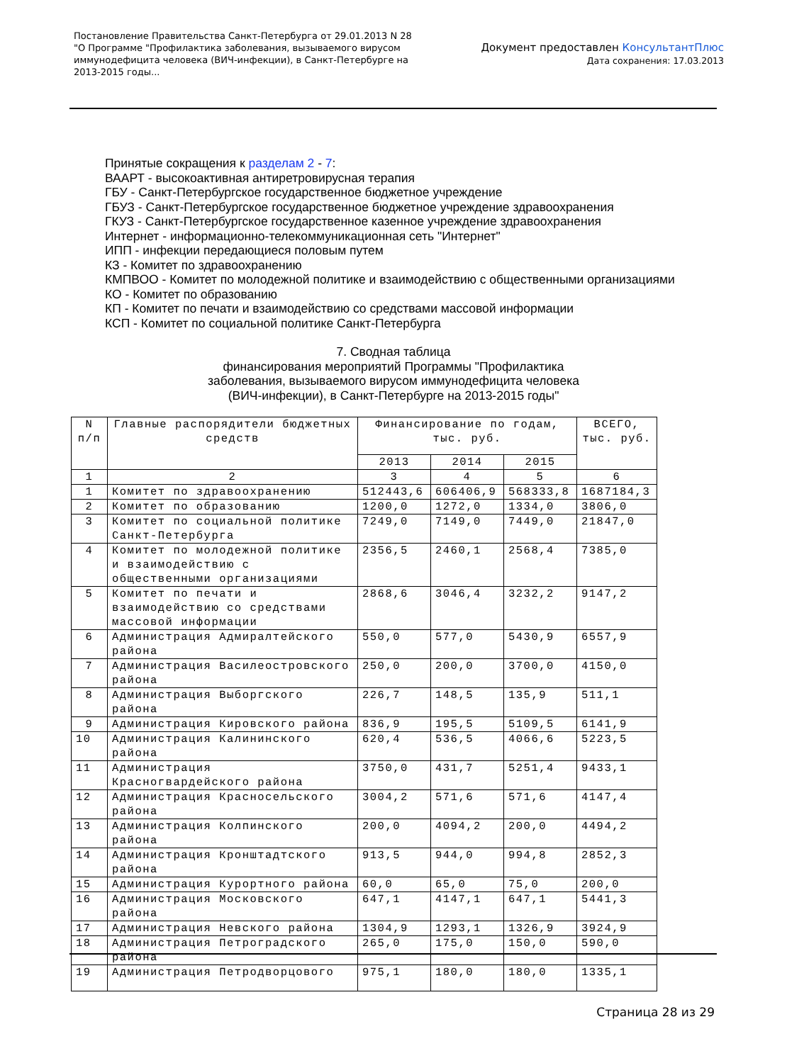Постановление Правительства Санкт-Петербурга от 29.01.2013 N 28
"О Программе "Профилактика заболевания, вызываемого вирусом
иммунодефицита человека (ВИЧ-инфекции), в Санкт-Петербурге на
2013-2015 годы...
Документ предоставлен КонсультантПлюс
Дата сохранения: 17.03.2013
Принятые сокращения к разделам 2 - 7:
ВААРТ - высокоактивная антиретровирусная терапия
ГБУ - Санкт-Петербургское государственное бюджетное учреждение
ГБУЗ - Санкт-Петербургское государственное бюджетное учреждение здравоохранения
ГКУЗ - Санкт-Петербургское государственное казенное учреждение здравоохранения
Интернет - информационно-телекоммуникационная сеть "Интернет"
ИПП - инфекции передающиеся половым путем
КЗ - Комитет по здравоохранению
КМПВОО - Комитет по молодежной политике и взаимодействию с общественными организациями
КО - Комитет по образованию
КП - Комитет по печати и взаимодействию со средствами массовой информации
КСП - Комитет по социальной политике Санкт-Петербурга
7. Сводная таблица
финансирования мероприятий Программы "Профилактика
заболевания, вызываемого вирусом иммунодефицита человека
(ВИЧ-инфекции), в Санкт-Петербурге на 2013-2015 годы"
| N п/п | Главные распорядители бюджетных средств | Финансирование по годам, тыс. руб. | | | ВСЕГО, тыс. руб. |
| --- | --- | --- | --- | --- | --- |
| | | 2013 | 2014 | 2015 | |
| 1 | 2 | 3 | 4 | 5 | 6 |
| 1 | Комитет по здравоохранению | 512443,6 | 606406,9 | 568333,8 | 1687184,3 |
| 2 | Комитет по образованию | 1200,0 | 1272,0 | 1334,0 | 3806,0 |
| 3 | Комитет по социальной политике Санкт-Петербурга | 7249,0 | 7149,0 | 7449,0 | 21847,0 |
| 4 | Комитет по молодежной политике и взаимодействию с общественными организациями | 2356,5 | 2460,1 | 2568,4 | 7385,0 |
| 5 | Комитет по печати и взаимодействию со средствами массовой информации | 2868,6 | 3046,4 | 3232,2 | 9147,2 |
| 6 | Администрация Адмиралтейского района | 550,0 | 577,0 | 5430,9 | 6557,9 |
| 7 | Администрация Василеостровского района | 250,0 | 200,0 | 3700,0 | 4150,0 |
| 8 | Администрация Выборгского района | 226,7 | 148,5 | 135,9 | 511,1 |
| 9 | Администрация Кировского района | 836,9 | 195,5 | 5109,5 | 6141,9 |
| 10 | Администрация Калининского района | 620,4 | 536,5 | 4066,6 | 5223,5 |
| 11 | Администрация Красногвардейского района | 3750,0 | 431,7 | 5251,4 | 9433,1 |
| 12 | Администрация Красносельского района | 3004,2 | 571,6 | 571,6 | 4147,4 |
| 13 | Администрация Колпинского района | 200,0 | 4094,2 | 200,0 | 4494,2 |
| 14 | Администрация Кронштадтского района | 913,5 | 944,0 | 994,8 | 2852,3 |
| 15 | Администрация Курортного района | 60,0 | 65,0 | 75,0 | 200,0 |
| 16 | Администрация Московского района | 647,1 | 4147,1 | 647,1 | 5441,3 |
| 17 | Администрация Невского района | 1304,9 | 1293,1 | 1326,9 | 3924,9 |
| 18 | Администрация Петроградского района | 265,0 | 175,0 | 150,0 | 590,0 |
| 19 | Администрация Петродворцового | 975,1 | 180,0 | 180,0 | 1335,1 |
Страница 28 из 29